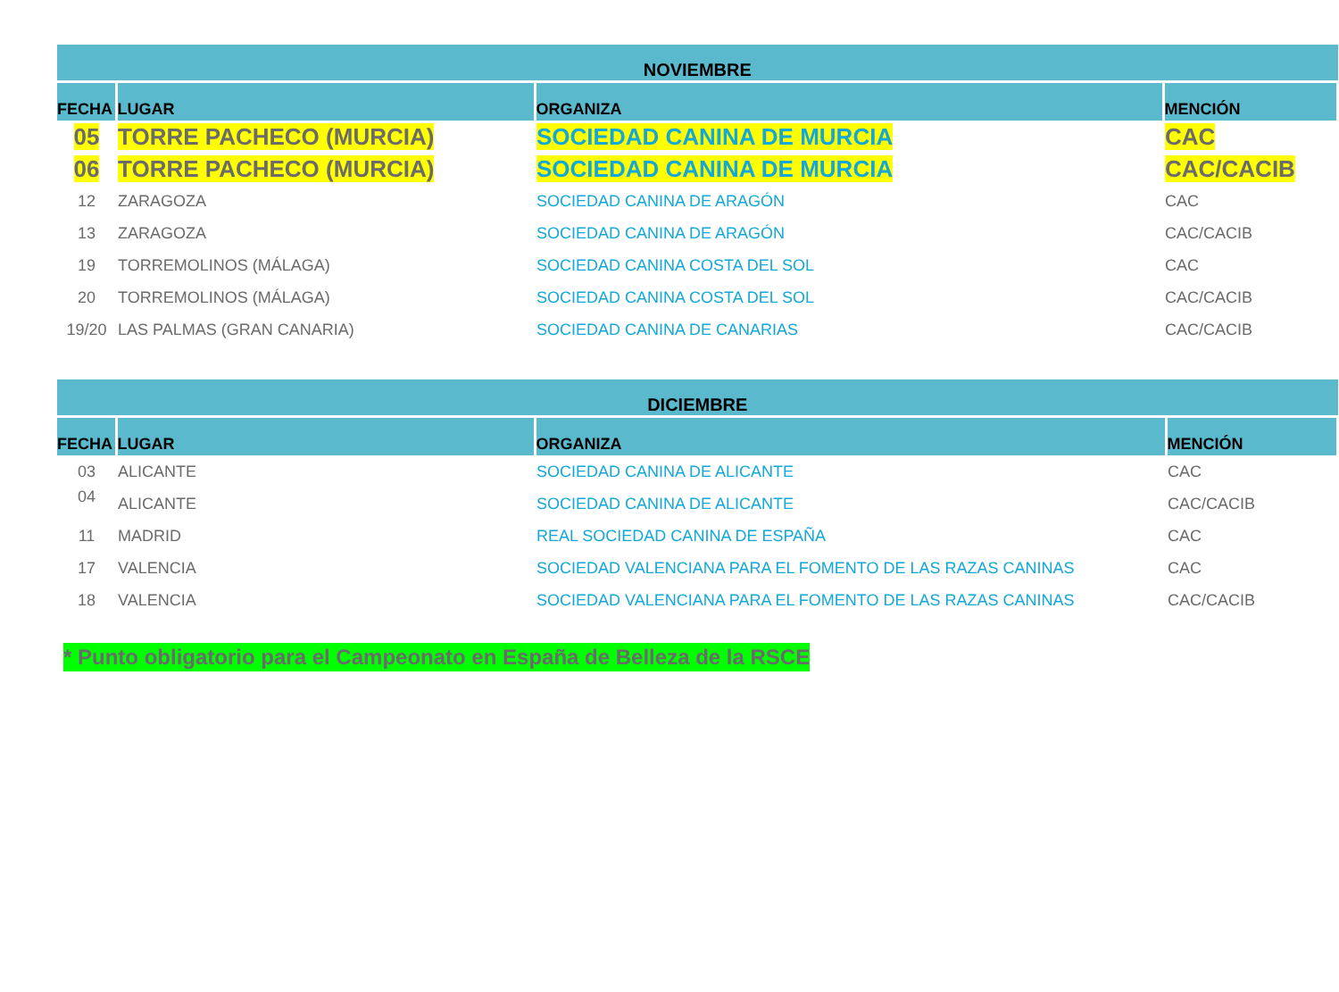| NOVIEMBRE | | | |
| --- | --- | --- | --- |
| FECHA | LUGAR | ORGANIZA | MENCIÓN |
| 05 | TORRE PACHECO (MURCIA) | SOCIEDAD CANINA DE MURCIA | CAC |
| 06 | TORRE PACHECO (MURCIA) | SOCIEDAD CANINA DE MURCIA | CAC/CACIB |
| 12 | ZARAGOZA | SOCIEDAD CANINA DE ARAGÓN | CAC |
| 13 | ZARAGOZA | SOCIEDAD CANINA DE ARAGÓN | CAC/CACIB |
| 19 | TORREMOLINOS (MÁLAGA) | SOCIEDAD CANINA COSTA DEL SOL | CAC |
| 20 | TORREMOLINOS (MÁLAGA) | SOCIEDAD CANINA COSTA DEL SOL | CAC/CACIB |
| 19/20 | LAS PALMAS (GRAN CANARIA) | SOCIEDAD CANINA DE CANARIAS | CAC/CACIB |
| DICIEMBRE | | | |
| --- | --- | --- | --- |
| FECHA | LUGAR | ORGANIZA | MENCIÓN |
| 03 | ALICANTE | SOCIEDAD CANINA DE ALICANTE | CAC |
| 04 | ALICANTE | SOCIEDAD CANINA DE ALICANTE | CAC/CACIB |
| 11 | MADRID | REAL SOCIEDAD CANINA DE ESPAÑA | CAC |
| 17 | VALENCIA | SOCIEDAD VALENCIANA PARA EL FOMENTO DE LAS RAZAS CANINAS | CAC |
| 18 | VALENCIA | SOCIEDAD VALENCIANA PARA EL FOMENTO DE LAS RAZAS CANINAS | CAC/CACIB |
* Punto obligatorio para el Campeonato en España de Belleza de la RSCE